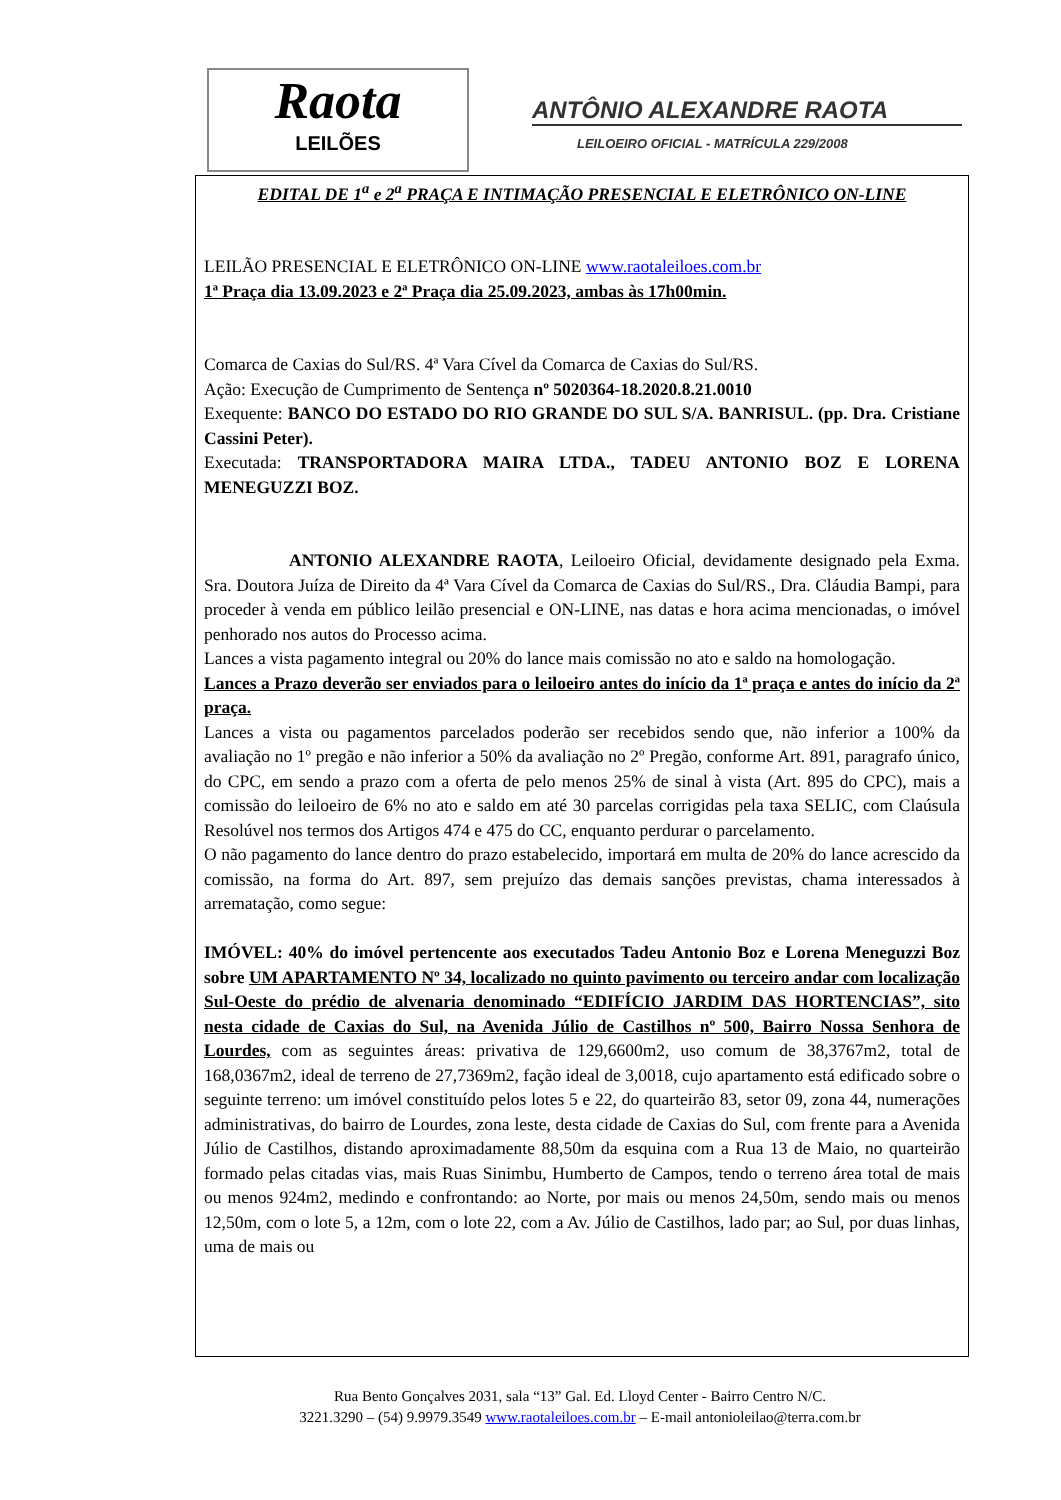Raota
LEILÕES
ANTÔNIO ALEXANDRE RAOTA
LEILOEIRO OFICIAL - MATRÍCULA 229/2008
EDITAL DE 1<sup>a</sup> e 2<sup>a</sup> PRAÇA E INTIMAÇÃO PRESENCIAL E ELETRÔNICO ON-LINE
LEILÃO PRESENCIAL E ELETRÔNICO ON-LINE www.raotaleiloes.com.br
1ª Praça dia 13.09.2023 e 2ª Praça dia 25.09.2023, ambas às 17h00min.
Comarca de Caxias do Sul/RS. 4ª Vara Cível da Comarca de Caxias do Sul/RS.
Ação: Execução de Cumprimento de Sentença nº 5020364-18.2020.8.21.0010
Exequente: BANCO DO ESTADO DO RIO GRANDE DO SUL S/A. BANRISUL. (pp. Dra. Cristiane Cassini Peter).
Executada: TRANSPORTADORA MAIRA LTDA., TADEU ANTONIO BOZ E LORENA MENEGUZZI BOZ.
ANTONIO ALEXANDRE RAOTA, Leiloeiro Oficial, devidamente designado pela Exma. Sra. Doutora Juíza de Direito da 4ª Vara Cível da Comarca de Caxias do Sul/RS., Dra. Cláudia Bampi, para proceder à venda em público leilão presencial e ON-LINE, nas datas e hora acima mencionadas, o imóvel penhorado nos autos do Processo acima.
Lances a vista pagamento integral ou 20% do lance mais comissão no ato e saldo na homologação.
Lances a Prazo deverão ser enviados para o leiloeiro antes do início da 1ª praça e antes do início da 2ª praça.
Lances a vista ou pagamentos parcelados poderão ser recebidos sendo que, não inferior a 100% da avaliação no 1º pregão e não inferior a 50% da avaliação no 2º Pregão, conforme Art. 891, paragrafo único, do CPC, em sendo a prazo com a oferta de pelo menos 25% de sinal à vista (Art. 895 do CPC), mais a comissão do leiloeiro de 6% no ato e saldo em até 30 parcelas corrigidas pela taxa SELIC, com Claúsula Resolúvel nos termos dos Artigos 474 e 475 do CC, enquanto perdurar o parcelamento.
O não pagamento do lance dentro do prazo estabelecido, importará em multa de 20% do lance acrescido da comissão, na forma do Art. 897, sem prejuízo das demais sanções previstas, chama interessados à arrematação, como segue:
IMÓVEL: 40% do imóvel pertencente aos executados Tadeu Antonio Boz e Lorena Meneguzzi Boz sobre UM APARTAMENTO Nº 34, localizado no quinto pavimento ou terceiro andar com localização Sul-Oeste do prédio de alvenaria denominado “EDIFÍCIO JARDIM DAS HORTENCIAS”, sito nesta cidade de Caxias do Sul, na Avenida Júlio de Castilhos nº 500, Bairro Nossa Senhora de Lourdes, com as seguintes áreas: privativa de 129,6600m2, uso comum de 38,3767m2, total de 168,0367m2, ideal de terreno de 27,7369m2, fação ideal de 3,0018, cujo apartamento está edificado sobre o seguinte terreno: um imóvel constituído pelos lotes 5 e 22, do quarteirão 83, setor 09, zona 44, numerações administrativas, do bairro de Lourdes, zona leste, desta cidade de Caxias do Sul, com frente para a Avenida Júlio de Castilhos, distando aproximadamente 88,50m da esquina com a Rua 13 de Maio, no quarteirão formado pelas citadas vias, mais Ruas Sinimbu, Humberto de Campos, tendo o terreno área total de mais ou menos 924m2, medindo e confrontando: ao Norte, por mais ou menos 24,50m, sendo mais ou menos 12,50m, com o lote 5, a 12m, com o lote 22, com a Av. Júlio de Castilhos, lado par; ao Sul, por duas linhas, uma de mais ou
Rua Bento Gonçalves 2031, sala “13” Gal. Ed. Lloyd Center - Bairro Centro N/C.
3221.3290 – (54) 9.9979.3549 www.raotaleiloes.com.br – E-mail antonioleilao@terra.com.br